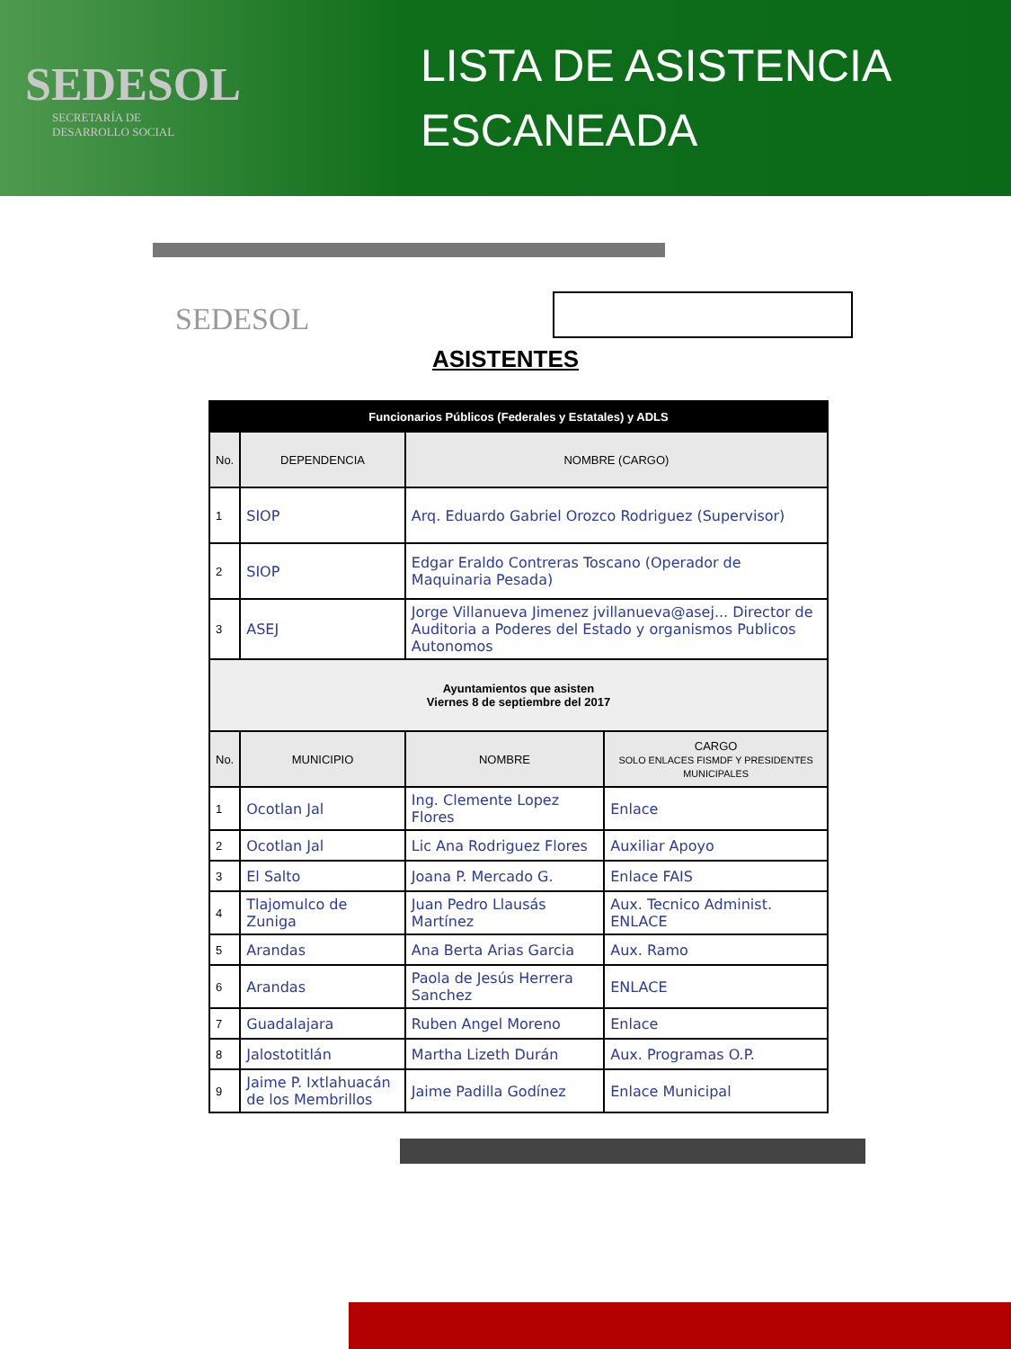SEDESOL
SECRETARÍA DE
DESARROLLO SOCIAL
LISTA DE ASISTENCIA
ESCANEADA
SEDESOL
ASISTENTES
| Funcionarios Públicos (Federales y Estatales) y ADLS | | | |
| No. | DEPENDENCIA | NOMBRE (CARGO) | |
| 1 | SIOP | Arq. Eduardo Gabriel Orozco Rodriguez (Supervisor) | |
| 2 | SIOP | Edgar Eraldo Contreras Toscano (Operador de Maquinaria Pesada) | |
| 3 | ASEJ | Jorge Villanueva Jimenez jvillanueva@asej... Director de Auditoria a Poderes del Estado y organismos Publicos Autonomos | |
| Ayuntamientos que asisten Viernes 8 de septiembre del 2017 | | | |
| No. | MUNICIPIO | NOMBRE | CARGO SOLO ENLACES FISMDF Y PRESIDENTES MUNICIPALES |
| 1 | Ocotlan Jal | Ing. Clemente Lopez Flores | Enlace |
| 2 | Ocotlan Jal | Lic Ana Rodriguez Flores | Auxiliar Apoyo |
| 3 | El Salto | Joana P. Mercado G. | Enlace FAIS |
| 4 | Tlajomulco de Zuniga | Juan Pedro Llausás Martínez | Aux. Tecnico Administ. ENLACE |
| 5 | Arandas | Ana Berta Arias Garcia | Aux. Ramo |
| 6 | Arandas | Paola de Jesús Herrera Sanchez | ENLACE |
| 7 | Guadalajara | Ruben Angel Moreno | Enlace |
| 8 | Jalostotitlán | Martha Lizeth Durán | Aux. Programas O.P. |
| 9 | Jaime P. Ixtlahuacán de los Membrillos | Jaime Padilla Godínez | Enlace Municipal |